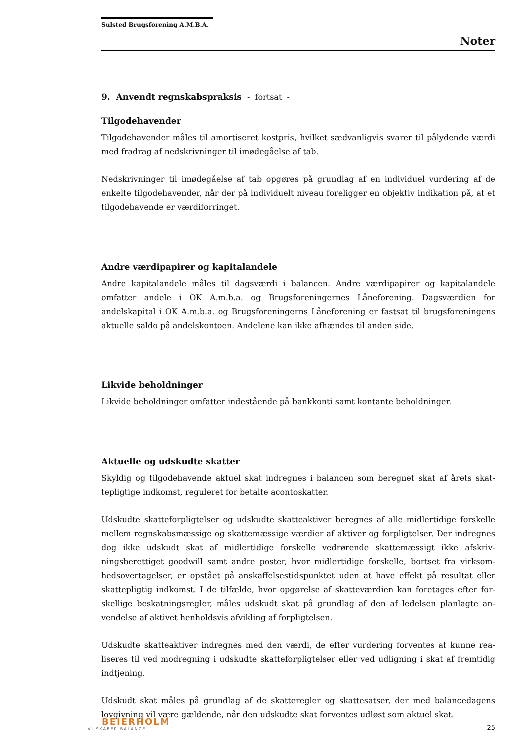Sulsted Brugsforening A.M.B.A.
Noter
9. Anvendt regnskabspraksis - fortsat -
Tilgodehavender
Tilgodehavender måles til amortiseret kostpris, hvilket sædvanligvis svarer til pålydende værdi med fradrag af nedskrivninger til imødegåelse af tab.
Nedskrivninger til imødegåelse af tab opgøres på grundlag af en individuel vurdering af de enkelte tilgodehavender, når der på individuelt niveau foreligger en objektiv indikation på, at et tilgodehavende er værdiforringet.
Andre værdipapirer og kapitalandele
Andre kapitalandele måles til dagsværdi i balancen. Andre værdipapirer og kapitalandele omfatter andele i OK A.m.b.a. og Brugsforeningernes Låneforening. Dagsværdien for andelskapital i OK A.m.b.a. og Brugsforeningerns Låneforening er fastsat til brugsforeningens aktuelle saldo på andelskontoen. Andelene kan ikke afhændes til anden side.
Likvide beholdninger
Likvide beholdninger omfatter indestående på bankkonti samt kontante beholdninger.
Aktuelle og udskudte skatter
Skyldig og tilgodehavende aktuel skat indregnes i balancen som beregnet skat af årets skat­tepligtige indkomst, reguleret for betalte acontoskatter.
Udskudte skatteforpligtelser og udskudte skatteaktiver beregnes af alle midlertidige forskelle mellem regnskabsmæssige og skattemæssige værdier af aktiver og forpligtelser. Der indreg­nes dog ikke udskudt skat af midlertidige forskelle vedrørende skattemæssigt ikke afskriv­ningsberettiget goodwill samt andre poster, hvor midlertidige forskelle, bortset fra virksom­hedsovertagelser, er opstået på anskaffelsestidspunktet uden at have effekt på resultat eller skattepligtig indkomst. I de tilfælde, hvor opgørelse af skatteværdien kan foretages efter for­skellige beskatningsregler, måles udskudt skat på grundlag af den af ledelsen planlagte an­vendelse af aktivet henholdsvis afvikling af forpligtelsen.
Udskudte skatteaktiver indregnes med den værdi, de efter vurdering forventes at kunne rea­liseres til ved modregning i udskudte skatteforpligtelser eller ved udligning i skat af frem­tidig indtjening.
Udskudt skat måles på grundlag af de skatteregler og skattesatser, der med balancedagens lovgivning vil være gældende, når den udskudte skat forventes udløst som aktuel skat.
BEIERHOLM
VI SKABER BALANCE
25